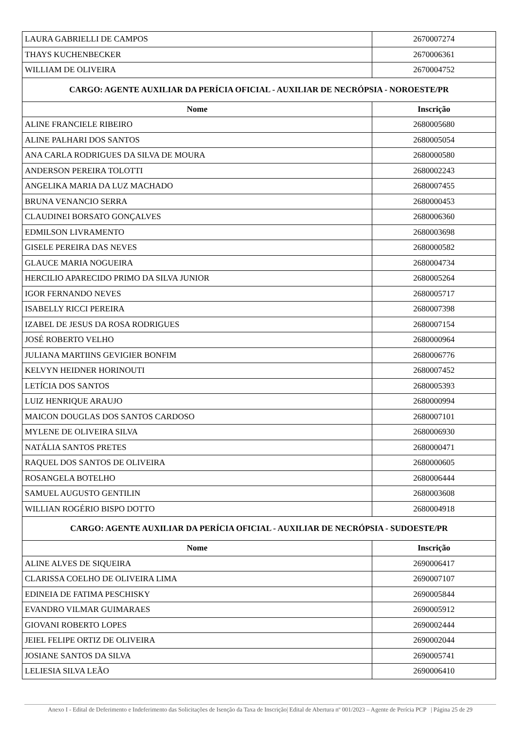| LAURA GABRIELLI DE CAMPOS | 2670007274 |
| THAYS KUCHENBECKER | 2670006361 |
| WILLIAM DE OLIVEIRA | 2670004752 |
| CARGO: AGENTE AUXILIAR DA PERÍCIA OFICIAL - AUXILIAR DE NECRÓPSIA - NOROESTE/PR | |
| Nome | Inscrição |
| ALINE FRANCIELE RIBEIRO | 2680005680 |
| ALINE PALHARI DOS SANTOS | 2680005054 |
| ANA CARLA RODRIGUES DA SILVA DE MOURA | 2680000580 |
| ANDERSON PEREIRA TOLOTTI | 2680002243 |
| ANGELIKA MARIA DA LUZ MACHADO | 2680007455 |
| BRUNA VENANCIO SERRA | 2680000453 |
| CLAUDINEI BORSATO GONÇALVES | 2680006360 |
| EDMILSON LIVRAMENTO | 2680003698 |
| GISELE PEREIRA DAS NEVES | 2680000582 |
| GLAUCE MARIA NOGUEIRA | 2680004734 |
| HERCILIO APARECIDO PRIMO DA SILVA JUNIOR | 2680005264 |
| IGOR FERNANDO NEVES | 2680005717 |
| ISABELLY RICCI PEREIRA | 2680007398 |
| IZABEL DE JESUS DA ROSA RODRIGUES | 2680007154 |
| JOSÉ ROBERTO VELHO | 2680000964 |
| JULIANA MARTIINS GEVIGIER BONFIM | 2680006776 |
| KELVYN HEIDNER HORINOUTI | 2680007452 |
| LETÍCIA DOS SANTOS | 2680005393 |
| LUIZ HENRIQUE ARAUJO | 2680000994 |
| MAICON DOUGLAS DOS SANTOS CARDOSO | 2680007101 |
| MYLENE DE OLIVEIRA SILVA | 2680006930 |
| NATÁLIA SANTOS PRETES | 2680000471 |
| RAQUEL DOS SANTOS DE OLIVEIRA | 2680000605 |
| ROSANGELA BOTELHO | 2680006444 |
| SAMUEL AUGUSTO GENTILIN | 2680003608 |
| WILLIAN ROGÉRIO BISPO DOTTO | 2680004918 |
| CARGO: AGENTE AUXILIAR DA PERÍCIA OFICIAL - AUXILIAR DE NECRÓPSIA - SUDOESTE/PR | |
| Nome | Inscrição |
| ALINE ALVES DE SIQUEIRA | 2690006417 |
| CLARISSA COELHO DE OLIVEIRA LIMA | 2690007107 |
| EDINEIA DE FATIMA PESCHISKY | 2690005844 |
| EVANDRO VILMAR GUIMARAES | 2690005912 |
| GIOVANI ROBERTO LOPES | 2690002444 |
| JEIEL FELIPE ORTIZ DE OLIVEIRA | 2690002044 |
| JOSIANE SANTOS DA SILVA | 2690005741 |
| LELIESIA SILVA LEÃO | 2690006410 |
Anexo I - Edital de Deferimento e Indeferimento das Solicitações de Isenção da Taxa de Inscrição| Edital de Abertura nº 001/2023 – Agente de Perícia PCP | Página 25 de 29